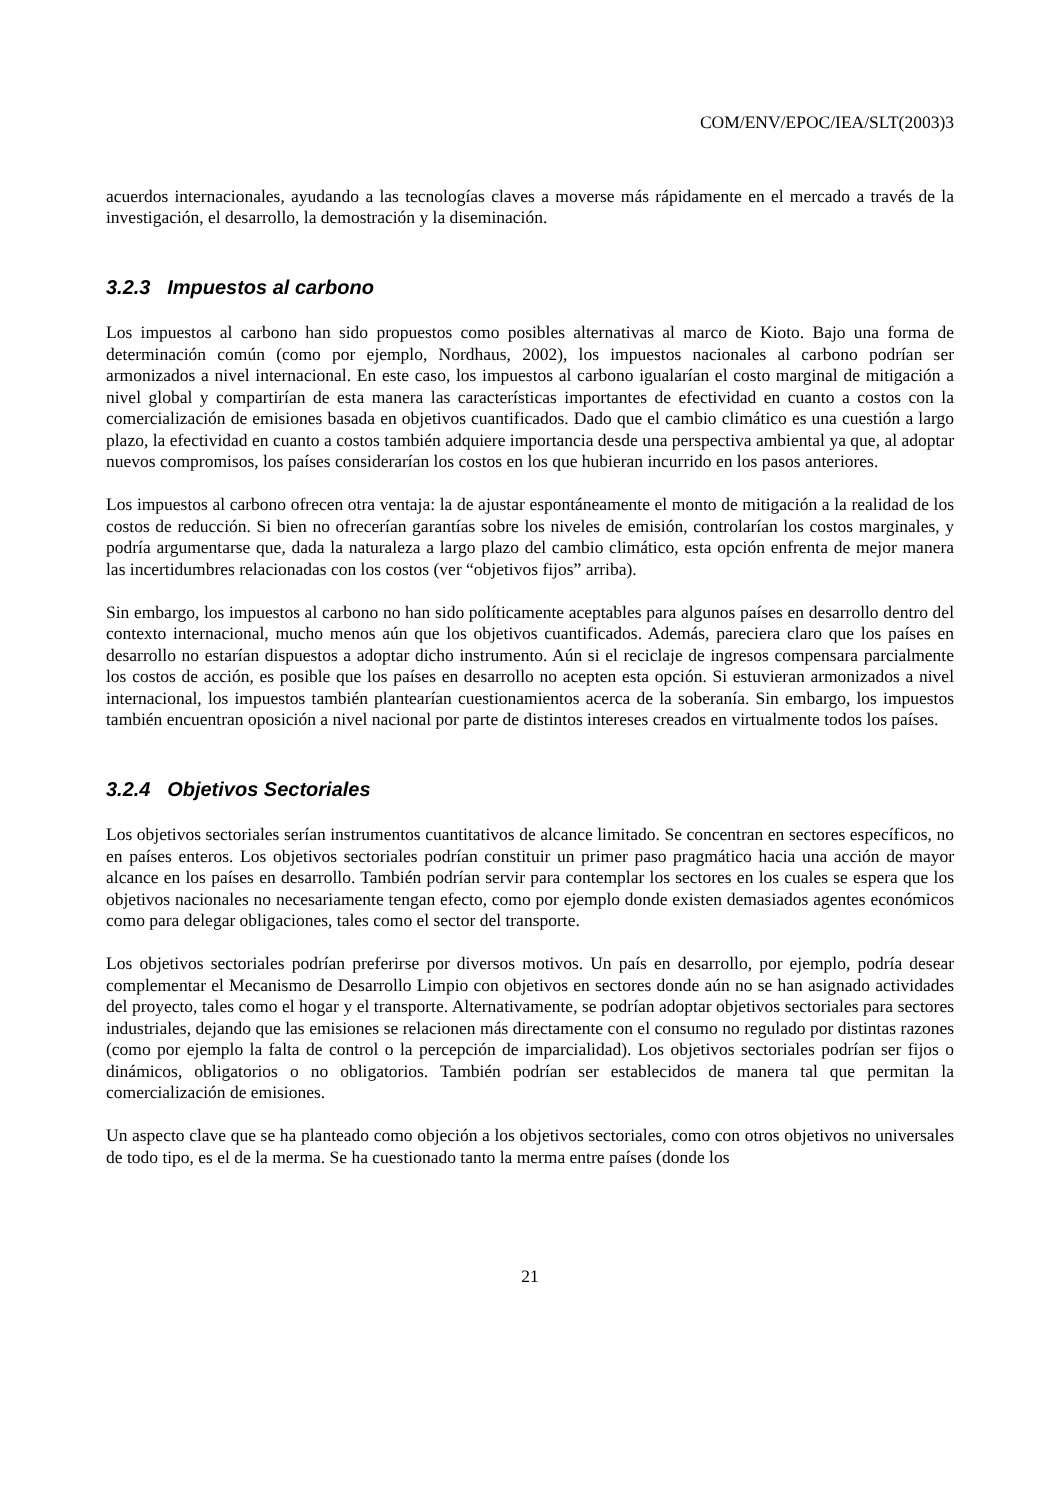COM/ENV/EPOC/IEA/SLT(2003)3
acuerdos internacionales, ayudando a las tecnologías claves a moverse más rápidamente en el mercado a través de la investigación, el desarrollo, la demostración y la diseminación.
3.2.3 Impuestos al carbono
Los impuestos al carbono han sido propuestos como posibles alternativas al marco de Kioto. Bajo una forma de determinación común (como por ejemplo, Nordhaus, 2002), los impuestos nacionales al carbono podrían ser armonizados a nivel internacional. En este caso, los impuestos al carbono igualarían el costo marginal de mitigación a nivel global y compartirían de esta manera las características importantes de efectividad en cuanto a costos con la comercialización de emisiones basada en objetivos cuantificados. Dado que el cambio climático es una cuestión a largo plazo, la efectividad en cuanto a costos también adquiere importancia desde una perspectiva ambiental ya que, al adoptar nuevos compromisos, los países considerarían los costos en los que hubieran incurrido en los pasos anteriores.
Los impuestos al carbono ofrecen otra ventaja: la de ajustar espontáneamente el monto de mitigación a la realidad de los costos de reducción. Si bien no ofrecerían garantías sobre los niveles de emisión, controlarían los costos marginales, y podría argumentarse que, dada la naturaleza a largo plazo del cambio climático, esta opción enfrenta de mejor manera las incertidumbres relacionadas con los costos (ver “objetivos fijos” arriba).
Sin embargo, los impuestos al carbono no han sido políticamente aceptables para algunos países en desarrollo dentro del contexto internacional, mucho menos aún que los objetivos cuantificados. Además, pareciera claro que los países en desarrollo no estarían dispuestos a adoptar dicho instrumento. Aún si el reciclaje de ingresos compensara parcialmente los costos de acción, es posible que los países en desarrollo no acepten esta opción. Si estuvieran armonizados a nivel internacional, los impuestos también plantearían cuestionamientos acerca de la soberanía. Sin embargo, los impuestos también encuentran oposición a nivel nacional por parte de distintos intereses creados en virtualmente todos los países.
3.2.4 Objetivos Sectoriales
Los objetivos sectoriales serían instrumentos cuantitativos de alcance limitado. Se concentran en sectores específicos, no en países enteros. Los objetivos sectoriales podrían constituir un primer paso pragmático hacia una acción de mayor alcance en los países en desarrollo. También podrían servir para contemplar los sectores en los cuales se espera que los objetivos nacionales no necesariamente tengan efecto, como por ejemplo donde existen demasiados agentes económicos como para delegar obligaciones, tales como el sector del transporte.
Los objetivos sectoriales podrían preferirse por diversos motivos. Un país en desarrollo, por ejemplo, podría desear complementar el Mecanismo de Desarrollo Limpio con objetivos en sectores donde aún no se han asignado actividades del proyecto, tales como el hogar y el transporte. Alternativamente, se podrían adoptar objetivos sectoriales para sectores industriales, dejando que las emisiones se relacionen más directamente con el consumo no regulado por distintas razones (como por ejemplo la falta de control o la percepción de imparcialidad). Los objetivos sectoriales podrían ser fijos o dinámicos, obligatorios o no obligatorios. También podrían ser establecidos de manera tal que permitan la comercialización de emisiones.
Un aspecto clave que se ha planteado como objeción a los objetivos sectoriales, como con otros objetivos no universales de todo tipo, es el de la merma. Se ha cuestionado tanto la merma entre países (donde los
21